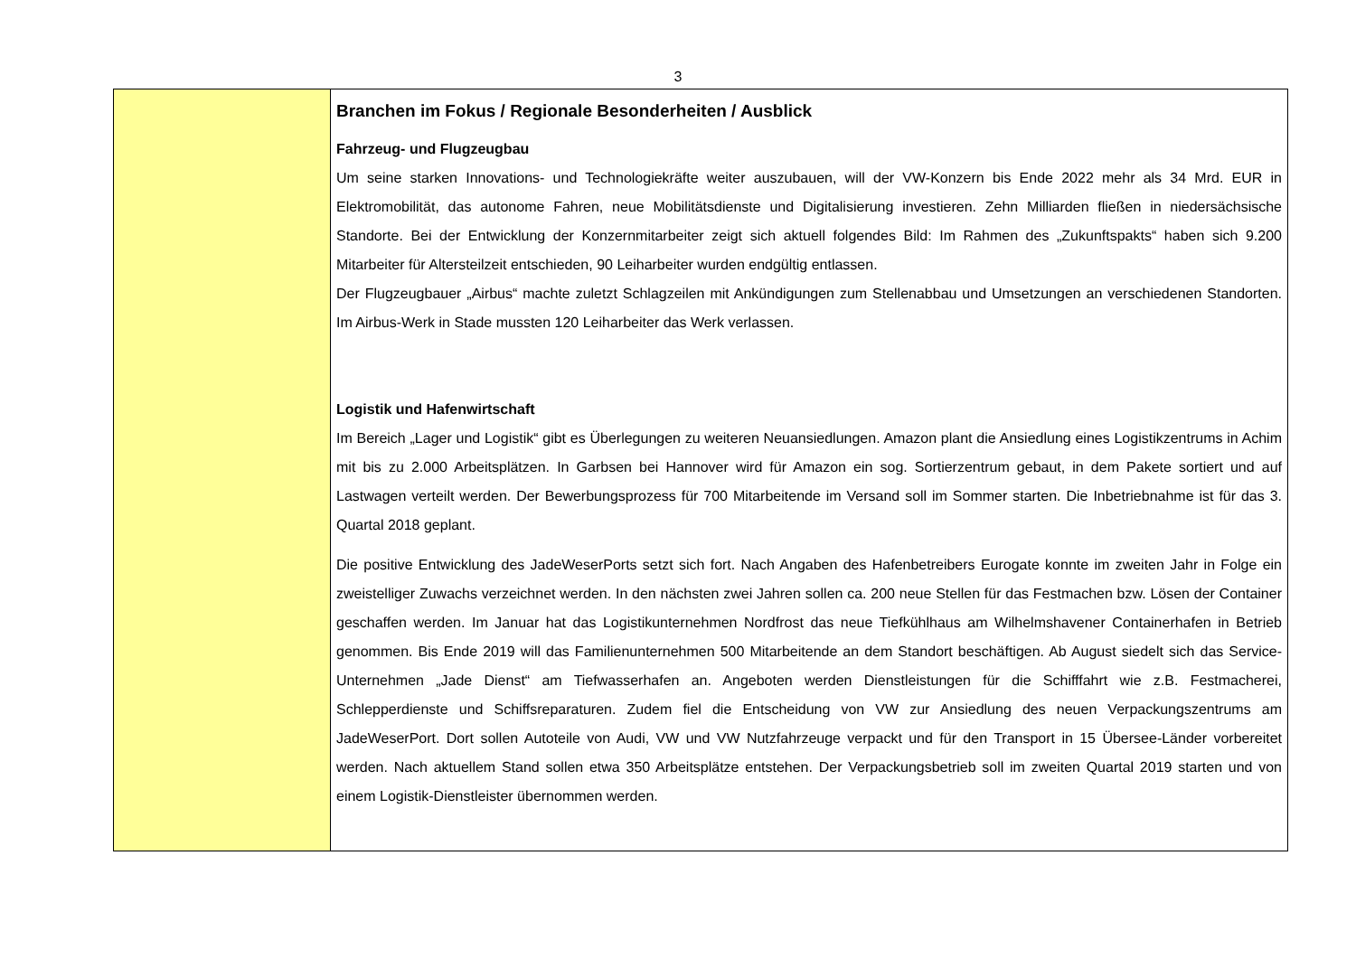3
Branchen im Fokus / Regionale Besonderheiten / Ausblick
Fahrzeug- und Flugzeugbau
Um seine starken Innovations- und Technologiekräfte weiter auszubauen, will der VW-Konzern bis Ende 2022 mehr als 34 Mrd. EUR in Elektromobilität, das autonome Fahren, neue Mobilitätsdienste und Digitalisierung investieren. Zehn Milliarden fließen in niedersächsische Standorte. Bei der Entwicklung der Konzernmitarbeiter zeigt sich aktuell folgendes Bild: Im Rahmen des „Zukunftspakts“ haben sich 9.200 Mitarbeiter für Altersteilzeit entschieden, 90 Leiharbeiter wurden endgültig entlassen.
Der Flugzeugbauer „Airbus“ machte zuletzt Schlagzeilen mit Ankündigungen zum Stellenabbau und Umsetzungen an verschiedenen Standorten. Im Airbus-Werk in Stade mussten 120 Leiharbeiter das Werk verlassen.
Logistik und Hafenwirtschaft
Im Bereich „Lager und Logistik“ gibt es Überlegungen zu weiteren Neuansiedlungen. Amazon plant die Ansiedlung eines Logistikzentrums in Achim mit bis zu 2.000 Arbeitsplätzen. In Garbsen bei Hannover wird für Amazon ein sog. Sortierzentrum gebaut, in dem Pakete sortiert und auf Lastwagen verteilt werden. Der Bewerbungsprozess für 700 Mitarbeitende im Versand soll im Sommer starten. Die Inbetriebnahme ist für das 3. Quartal 2018 geplant.
Die positive Entwicklung des JadeWeserPorts setzt sich fort. Nach Angaben des Hafenbetreibers Eurogate konnte im zweiten Jahr in Folge ein zweistelliger Zuwachs verzeichnet werden. In den nächsten zwei Jahren sollen ca. 200 neue Stellen für das Festmachen bzw. Lösen der Container geschaffen werden. Im Januar hat das Logistikunternehmen Nordfrost das neue Tiefkühlhaus am Wilhelmshavener Containerhafen in Betrieb genommen. Bis Ende 2019 will das Familienunternehmen 500 Mitarbeitende an dem Standort beschäftigen. Ab August siedelt sich das Service-Unternehmen „Jade Dienst“ am Tiefwasserhafen an. Angeboten werden Dienstleistungen für die Schifffahrt wie z.B. Festmacherei, Schlepperdienste und Schiffsreparaturen. Zudem fiel die Entscheidung von VW zur Ansiedlung des neuen Verpackungszentrums am JadeWeserPort. Dort sollen Autoteile von Audi, VW und VW Nutzfahrzeuge verpackt und für den Transport in 15 Übersee-Länder vorbereitet werden. Nach aktuellem Stand sollen etwa 350 Arbeitsplätze entstehen. Der Verpackungsbetrieb soll im zweiten Quartal 2019 starten und von einem Logistik-Dienstleister übernommen werden.